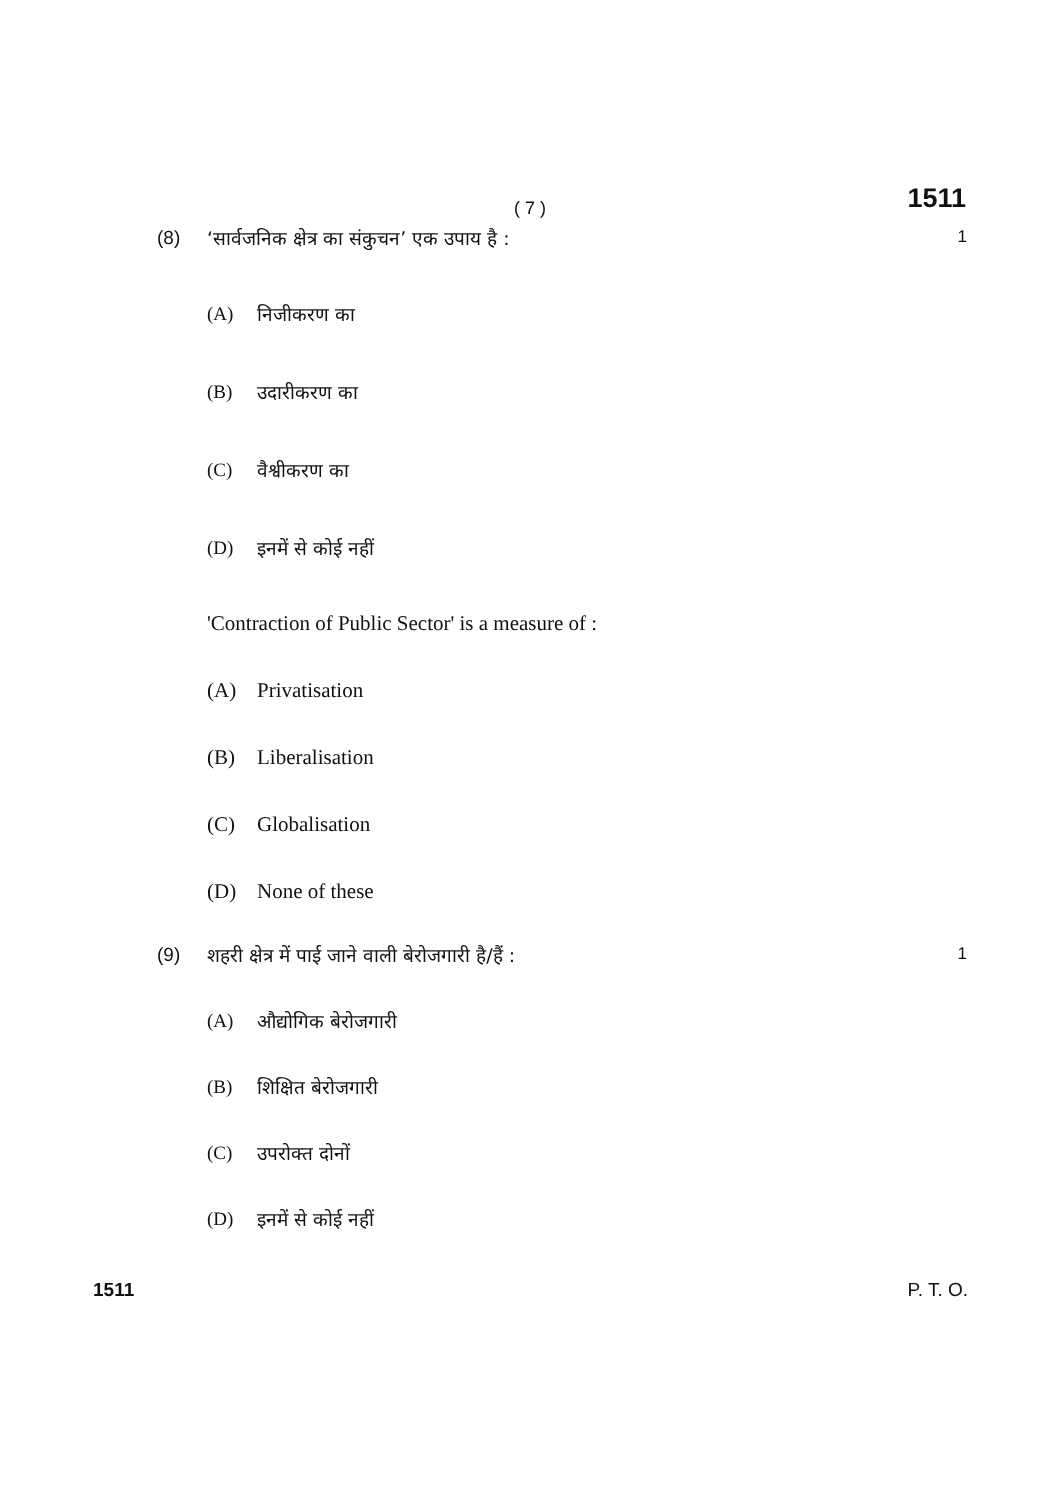( 7 )
1511
(8) ‘सार्वजनिक क्षेत्र का संकुचन’ एक उपाय है :
1
(A) निजीकरण का
(B) उदारीकरण का
(C) वैश्वीकरण का
(D) इनमें से कोई नहीं
'Contraction of Public Sector' is a measure of :
(A) Privatisation
(B) Liberalisation
(C) Globalisation
(D) None of these
(9) शहरी क्षेत्र में पाई जाने वाली बेरोजगारी है/हैं :
1
(A) औद्योगिक बेरोजगारी
(B) शिक्षित बेरोजगारी
(C) उपरोक्त दोनों
(D) इनमें से कोई नहीं
1511 P. T. O.